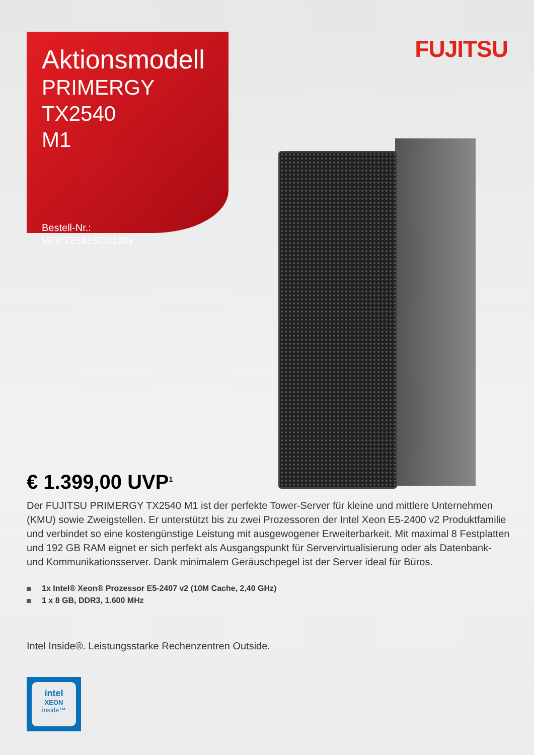FUJITSU
Aktionsmodell
PRIMERGY TX2540
M1
Bestell-Nr.:
VFY:T2541SC010IN
€ 1.399,00 UVP<sup>1</sup>
Der FUJITSU PRIMERGY TX2540 M1 ist der perfekte Tower-Server für kleine und mittlere Unternehmen (KMU) sowie Zweigstellen. Er unterstützt bis zu zwei Prozessoren der Intel Xeon E5-2400 v2 Produktfamilie und verbindet so eine kostengünstige Leistung mit ausgewogener Erweiterbarkeit. Mit maximal 8 Festplatten und 192 GB RAM eignet er sich perfekt als Ausgangspunkt für Servervirtualisierung oder als Datenbank- und Kommunikationsserver. Dank minimalem Geräuschpegel ist der Server ideal für Büros.
1x Intel® Xeon® Prozessor E5-2407 v2 (10M Cache, 2,40 GHz)
1 x 8 GB, DDR3, 1.600 MHz
Intel Inside®. Leistungsstarke Rechenzentren Outside.
intel
XEON
inside™